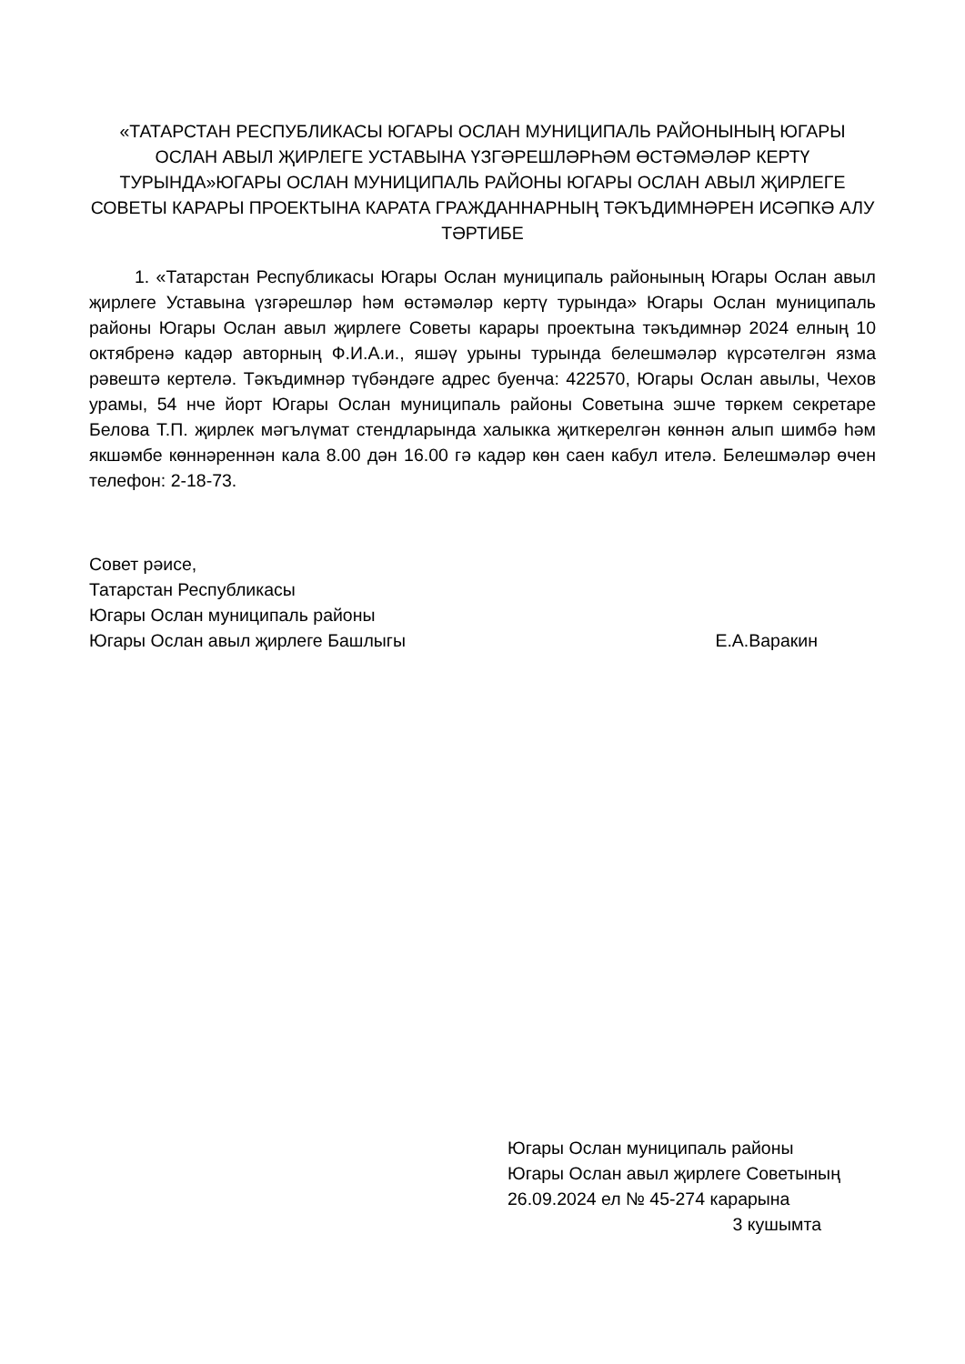«ТАТАРСТАН РЕСПУБЛИКАСЫ ЮГАРЫ ОСЛАН МУНИЦИПАЛЬ РАЙОНЫНЫҢ ЮГАРЫ ОСЛАН АВЫЛ ҖИРЛЕГЕ УСТАВЫНА ҮЗГӘРЕШЛӘРҺӘМ ӨСТӘМӘЛӘР КЕРТҮ ТУРЫНДА»ЮГАРЫ ОСЛАН МУНИЦИПАЛЬ РАЙОНЫ ЮГАРЫ ОСЛАН АВЫЛ ҖИРЛЕГЕ СОВЕТЫ КАРАРЫ ПРОЕКТЫНА КАРАТА ГРАЖДАННАРНЫҢ ТӘКЪДИМНӘРЕН ИСӘПКӘ АЛУ ТӘРТИБЕ
1. «Татарстан Республикасы Югары Ослан муниципаль районының Югары Ослан авыл җирлеге Уставына үзгәрешләр һәм өстәмәләр кертү турында» Югары Ослан муниципаль районы Югары Ослан авыл җирлеге Советы карары проектына тәкъдимнәр 2024 елның 10 октябренә кадәр авторның Ф.И.А.и., яшәү урыны турында белешмәләр күрсәтелгән язма рәвештә кертелә. Тәкъдимнәр түбәндәге адрес буенча: 422570, Югары Ослан авылы, Чехов урамы, 54 нче йорт Югары Ослан муниципаль районы Советына эшче төркем секретаре Белова Т.П. җирлек мәгълүмат стендларында халыкка җиткерелгән көннән алып шимбә һәм якшәмбе көннәреннән кала 8.00 дән 16.00 гә кадәр көн саен кабул ителә. Белешмәләр өчен телефон: 2-18-73.
Совет рәисе,
Татарстан Республикасы
Югары Ослан муниципаль районы
Югары Ослан авыл җирлеге Башлыгы Е.А.Варакин
Югары Ослан муниципаль районы
Югары Ослан авыл җирлеге Советының
26.09.2024 ел № 45-274 карарына
3 кушымта